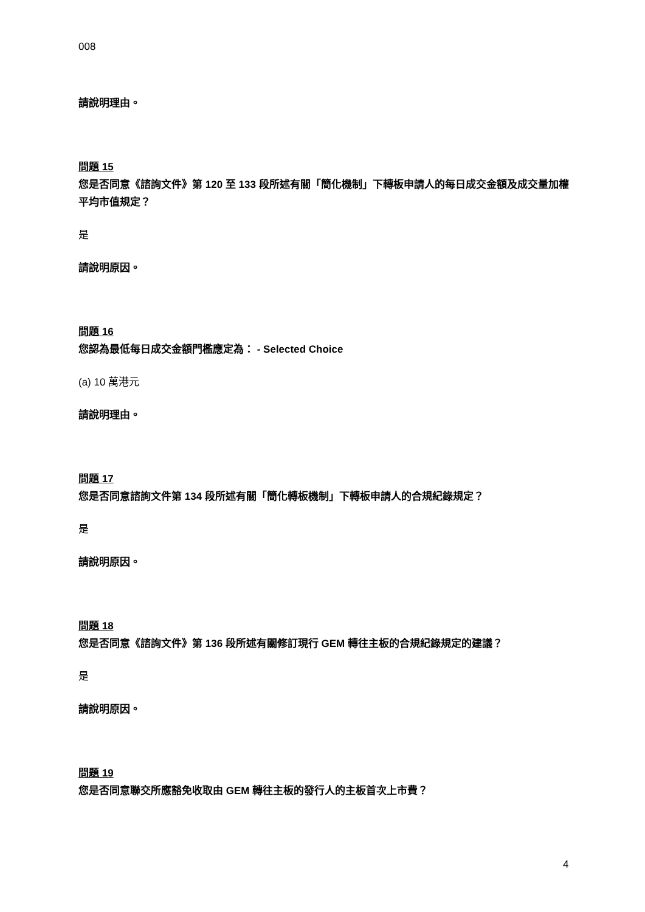008
請說明理由。
問題 15
您是否同意《諮詢文件》第 120 至 133 段所述有關「簡化機制」下轉板申請人的每日成交金額及成交量加權平均市值規定？
是
請說明原因。
問題 16
您認為最低每日成交金額門檻應定為： - Selected Choice
(a) 10 萬港元
請說明理由。
問題 17
您是否同意諮詢文件第 134 段所述有關「簡化轉板機制」下轉板申請人的合規紀錄規定？
是
請說明原因。
問題 18
您是否同意《諮詢文件》第 136 段所述有關修訂現行 GEM 轉往主板的合規紀錄規定的建議？
是
請說明原因。
問題 19
您是否同意聯交所應豁免收取由 GEM 轉往主板的發行人的主板首次上市費？
4